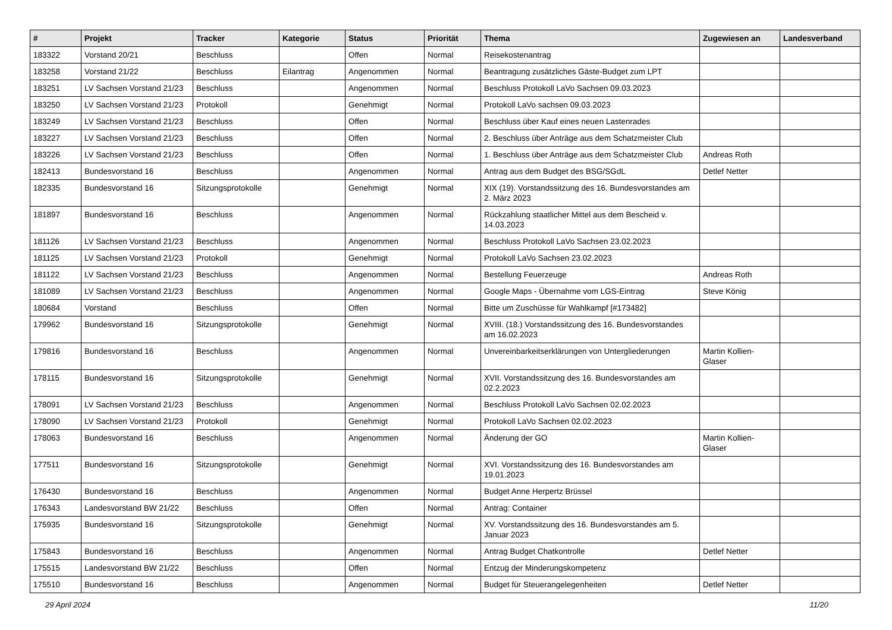| # | Projekt | Tracker | Kategorie | Status | Priorität | Thema | Zugewiesen an | Landesverband |
| --- | --- | --- | --- | --- | --- | --- | --- | --- |
| 183322 | Vorstand 20/21 | Beschluss | | Offen | Normal | Reisekostenantrag | | |
| 183258 | Vorstand 21/22 | Beschluss | Eilantrag | Angenommen | Normal | Beantragung zusätzliches Gäste-Budget zum LPT | | |
| 183251 | LV Sachsen Vorstand 21/23 | Beschluss | | Angenommen | Normal | Beschluss Protokoll LaVo Sachsen 09.03.2023 | | |
| 183250 | LV Sachsen Vorstand 21/23 | Protokoll | | Genehmigt | Normal | Protokoll LaVo sachsen 09.03.2023 | | |
| 183249 | LV Sachsen Vorstand 21/23 | Beschluss | | Offen | Normal | Beschluss über Kauf eines neuen Lastenrades | | |
| 183227 | LV Sachsen Vorstand 21/23 | Beschluss | | Offen | Normal | 2. Beschluss über Anträge aus dem Schatzmeister Club | | |
| 183226 | LV Sachsen Vorstand 21/23 | Beschluss | | Offen | Normal | 1. Beschluss über Anträge aus dem Schatzmeister Club | Andreas Roth | |
| 182413 | Bundesvorstand 16 | Beschluss | | Angenommen | Normal | Antrag aus dem Budget des BSG/SGdL | Detlef Netter | |
| 182335 | Bundesvorstand 16 | Sitzungsprotokolle | | Genehmigt | Normal | XIX (19). Vorstandssitzung des 16. Bundesvorstandes am 2. März 2023 | | |
| 181897 | Bundesvorstand 16 | Beschluss | | Angenommen | Normal | Rückzahlung staatlicher Mittel aus dem Bescheid v. 14.03.2023 | | |
| 181126 | LV Sachsen Vorstand 21/23 | Beschluss | | Angenommen | Normal | Beschluss Protokoll LaVo Sachsen 23.02.2023 | | |
| 181125 | LV Sachsen Vorstand 21/23 | Protokoll | | Genehmigt | Normal | Protokoll LaVo Sachsen 23.02.2023 | | |
| 181122 | LV Sachsen Vorstand 21/23 | Beschluss | | Angenommen | Normal | Bestellung Feuerzeuge | Andreas Roth | |
| 181089 | LV Sachsen Vorstand 21/23 | Beschluss | | Angenommen | Normal | Google Maps - Übernahme vom LGS-Eintrag | Steve König | |
| 180684 | Vorstand | Beschluss | | Offen | Normal | Bitte um Zuschüsse für Wahlkampf [#173482] | | |
| 179962 | Bundesvorstand 16 | Sitzungsprotokolle | | Genehmigt | Normal | XVIII. (18.) Vorstandssitzung des 16. Bundesvorstandes am 16.02.2023 | | |
| 179816 | Bundesvorstand 16 | Beschluss | | Angenommen | Normal | Unvereinbarkeitserklärungen von Untergliederungen | Martin Kollien-Glaser | |
| 178115 | Bundesvorstand 16 | Sitzungsprotokolle | | Genehmigt | Normal | XVII. Vorstandssitzung des 16. Bundesvorstandes am 02.2.2023 | | |
| 178091 | LV Sachsen Vorstand 21/23 | Beschluss | | Angenommen | Normal | Beschluss Protokoll LaVo Sachsen 02.02.2023 | | |
| 178090 | LV Sachsen Vorstand 21/23 | Protokoll | | Genehmigt | Normal | Protokoll LaVo Sachsen 02.02.2023 | | |
| 178063 | Bundesvorstand 16 | Beschluss | | Angenommen | Normal | Änderung der GO | Martin Kollien-Glaser | |
| 177511 | Bundesvorstand 16 | Sitzungsprotokolle | | Genehmigt | Normal | XVI. Vorstandssitzung des 16. Bundesvorstandes am 19.01.2023 | | |
| 176430 | Bundesvorstand 16 | Beschluss | | Angenommen | Normal | Budget Anne Herpertz Brüssel | | |
| 176343 | Landesvorstand BW 21/22 | Beschluss | | Offen | Normal | Antrag: Container | | |
| 175935 | Bundesvorstand 16 | Sitzungsprotokolle | | Genehmigt | Normal | XV. Vorstandssitzung des 16. Bundesvorstandes am 5. Januar 2023 | | |
| 175843 | Bundesvorstand 16 | Beschluss | | Angenommen | Normal | Antrag Budget Chatkontrolle | Detlef Netter | |
| 175515 | Landesvorstand BW 21/22 | Beschluss | | Offen | Normal | Entzug der Minderungskompetenz | | |
| 175510 | Bundesvorstand 16 | Beschluss | | Angenommen | Normal | Budget für Steuerangelegenheiten | Detlef Netter | |
29 April 2024 11/20